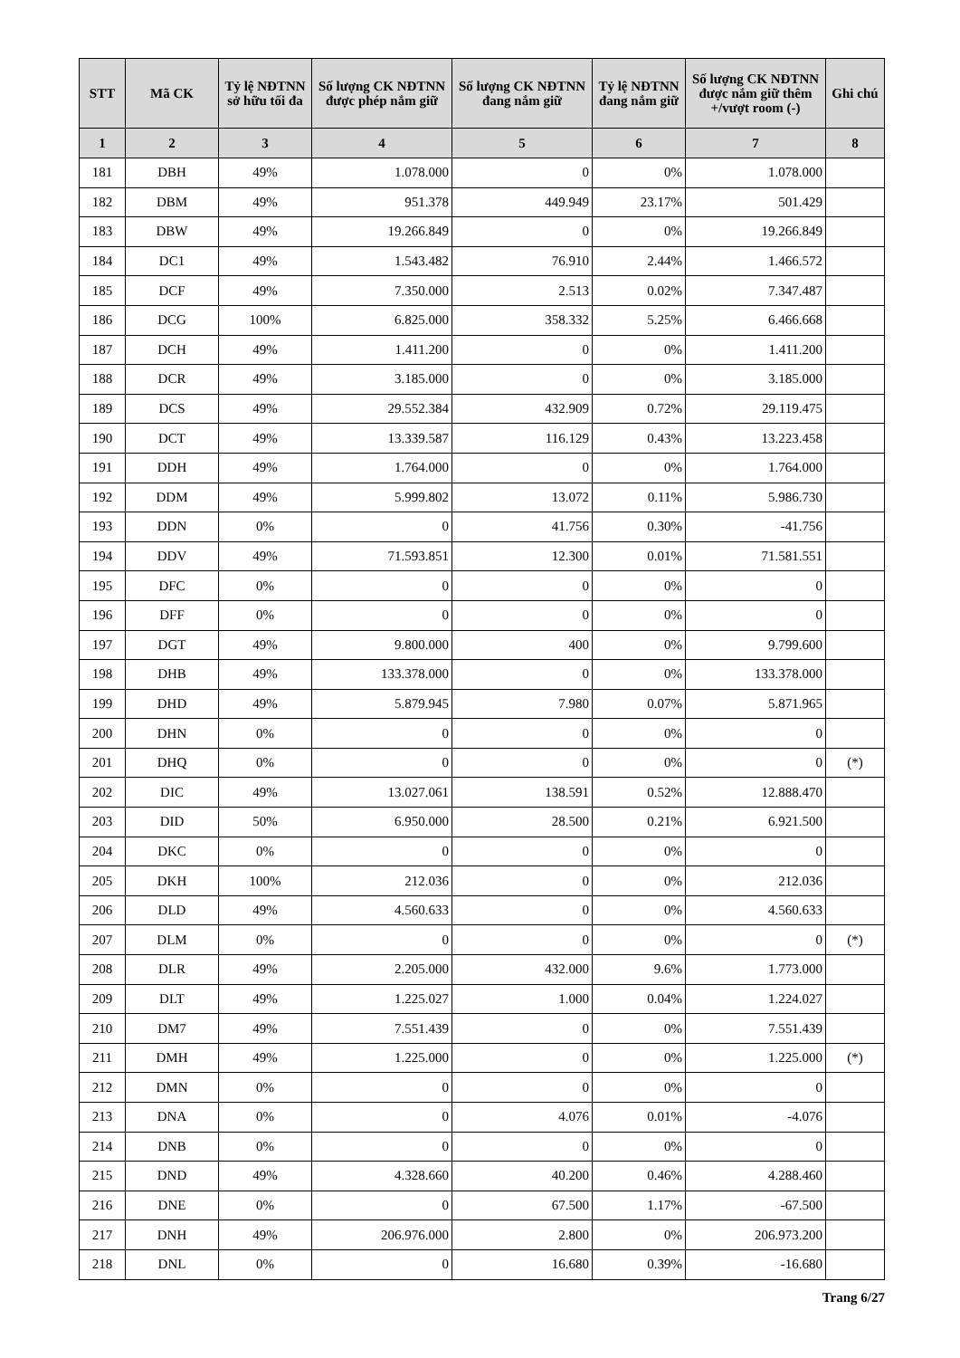| STT | Mã CK | Tỷ lệ NĐTNN sở hữu tối đa | Số lượng CK NĐTNN được phép nắm giữ | Số lượng CK NĐTNN đang nắm giữ | Tỷ lệ NĐTNN đang nắm giữ | Số lượng CK NĐTNN được nắm giữ thêm +/vượt room (-) | Ghi chú |
| --- | --- | --- | --- | --- | --- | --- | --- |
| 1 | 2 | 3 | 4 | 5 | 6 | 7 | 8 |
| 181 | DBH | 49% | 1.078.000 | 0 | 0% | 1.078.000 | |
| 182 | DBM | 49% | 951.378 | 449.949 | 23.17% | 501.429 | |
| 183 | DBW | 49% | 19.266.849 | 0 | 0% | 19.266.849 | |
| 184 | DC1 | 49% | 1.543.482 | 76.910 | 2.44% | 1.466.572 | |
| 185 | DCF | 49% | 7.350.000 | 2.513 | 0.02% | 7.347.487 | |
| 186 | DCG | 100% | 6.825.000 | 358.332 | 5.25% | 6.466.668 | |
| 187 | DCH | 49% | 1.411.200 | 0 | 0% | 1.411.200 | |
| 188 | DCR | 49% | 3.185.000 | 0 | 0% | 3.185.000 | |
| 189 | DCS | 49% | 29.552.384 | 432.909 | 0.72% | 29.119.475 | |
| 190 | DCT | 49% | 13.339.587 | 116.129 | 0.43% | 13.223.458 | |
| 191 | DDH | 49% | 1.764.000 | 0 | 0% | 1.764.000 | |
| 192 | DDM | 49% | 5.999.802 | 13.072 | 0.11% | 5.986.730 | |
| 193 | DDN | 0% | 0 | 41.756 | 0.30% | -41.756 | |
| 194 | DDV | 49% | 71.593.851 | 12.300 | 0.01% | 71.581.551 | |
| 195 | DFC | 0% | 0 | 0 | 0% | 0 | |
| 196 | DFF | 0% | 0 | 0 | 0% | 0 | |
| 197 | DGT | 49% | 9.800.000 | 400 | 0% | 9.799.600 | |
| 198 | DHB | 49% | 133.378.000 | 0 | 0% | 133.378.000 | |
| 199 | DHD | 49% | 5.879.945 | 7.980 | 0.07% | 5.871.965 | |
| 200 | DHN | 0% | 0 | 0 | 0% | 0 | |
| 201 | DHQ | 0% | 0 | 0 | 0% | 0 | (*) |
| 202 | DIC | 49% | 13.027.061 | 138.591 | 0.52% | 12.888.470 | |
| 203 | DID | 50% | 6.950.000 | 28.500 | 0.21% | 6.921.500 | |
| 204 | DKC | 0% | 0 | 0 | 0% | 0 | |
| 205 | DKH | 100% | 212.036 | 0 | 0% | 212.036 | |
| 206 | DLD | 49% | 4.560.633 | 0 | 0% | 4.560.633 | |
| 207 | DLM | 0% | 0 | 0 | 0% | 0 | (*) |
| 208 | DLR | 49% | 2.205.000 | 432.000 | 9.6% | 1.773.000 | |
| 209 | DLT | 49% | 1.225.027 | 1.000 | 0.04% | 1.224.027 | |
| 210 | DM7 | 49% | 7.551.439 | 0 | 0% | 7.551.439 | |
| 211 | DMH | 49% | 1.225.000 | 0 | 0% | 1.225.000 | (*) |
| 212 | DMN | 0% | 0 | 0 | 0% | 0 | |
| 213 | DNA | 0% | 0 | 4.076 | 0.01% | -4.076 | |
| 214 | DNB | 0% | 0 | 0 | 0% | 0 | |
| 215 | DND | 49% | 4.328.660 | 40.200 | 0.46% | 4.288.460 | |
| 216 | DNE | 0% | 0 | 67.500 | 1.17% | -67.500 | |
| 217 | DNH | 49% | 206.976.000 | 2.800 | 0% | 206.973.200 | |
| 218 | DNL | 0% | 0 | 16.680 | 0.39% | -16.680 | |
Trang 6/27